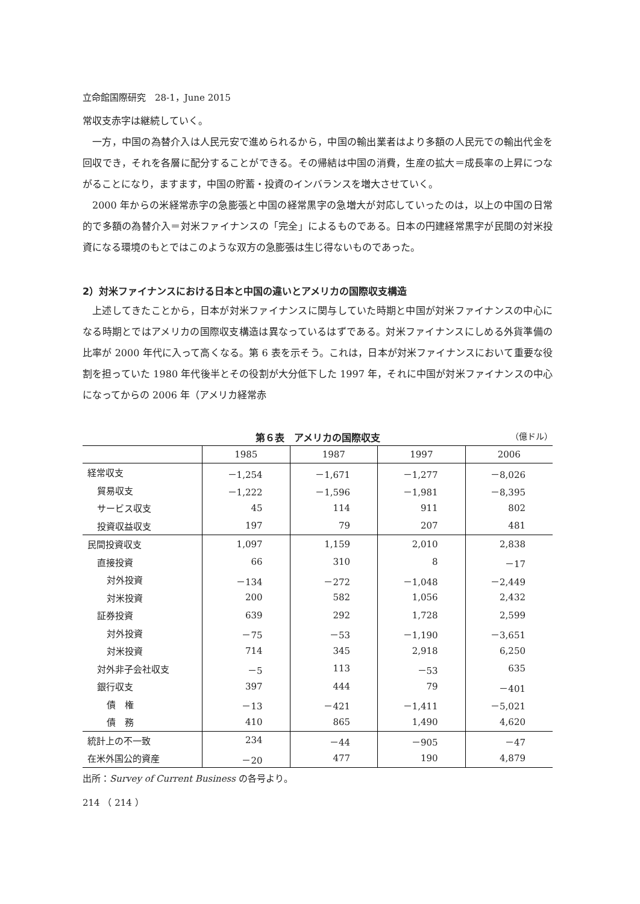立命館国際研究　28-1，June 2015
常収支赤字は継続していく。
一方，中国の為替介入は人民元安で進められるから，中国の輸出業者はより多額の人民元での輸出代金を回収でき，それを各層に配分することができる。その帰結は中国の消費，生産の拡大＝成長率の上昇につながることになり，ますます，中国の貯蓄・投資のインバランスを増大させていく。
2000 年からの米経常赤字の急膨張と中国の経常黒字の急増大が対応していったのは，以上の中国の日常的で多額の為替介入＝対米ファイナンスの「完全」によるものである。日本の円建経常黒字が民間の対米投資になる環境のもとではこのような双方の急膨張は生じ得ないものであった。
2）対米ファイナンスにおける日本と中国の違いとアメリカの国際収支構造
上述してきたことから，日本が対米ファイナンスに関与していた時期と中国が対米ファイナンスの中心になる時期とではアメリカの国際収支構造は異なっているはずである。対米ファイナンスにしめる外貨準備の比率が 2000 年代に入って高くなる。第 6 表を示そう。これは，日本が対米ファイナンスにおいて重要な役割を担っていた 1980 年代後半とその役割が大分低下した 1997 年，それに中国が対米ファイナンスの中心になってからの 2006 年（アメリカ経常赤
第６表　アメリカの国際収支 （億ドル）
| | 1985 | 1987 | 1997 | 2006 |
| --- | --- | --- | --- | --- |
| 経常収支 | －1,254 | －1,671 | －1,277 | －8,026 |
| 貿易収支 | －1,222 | －1,596 | －1,981 | －8,395 |
| サービス収支 | 45 | 114 | 911 | 802 |
| 投資収益収支 | 197 | 79 | 207 | 481 |
| 民間投資収支 | 1,097 | 1,159 | 2,010 | 2,838 |
| 直接投資 | 66 | 310 | 8 | －17 |
| 対外投資 | －134 | －272 | －1,048 | －2,449 |
| 対米投資 | 200 | 582 | 1,056 | 2,432 |
| 証券投資 | 639 | 292 | 1,728 | 2,599 |
| 対外投資 | －75 | －53 | －1,190 | －3,651 |
| 対米投資 | 714 | 345 | 2,918 | 6,250 |
| 対外非子会社収支 | －5 | 113 | －53 | 635 |
| 銀行収支 | 397 | 444 | 79 | －401 |
| 債 権 | －13 | －421 | －1,411 | －5,021 |
| 債 務 | 410 | 865 | 1,490 | 4,620 |
| 統計上の不一致 | 234 | －44 | －905 | －47 |
| 在米外国公的資産 | －20 | 477 | 190 | 4,879 |
出所：Survey of Current Business の各号より。
214 （ 214 ）